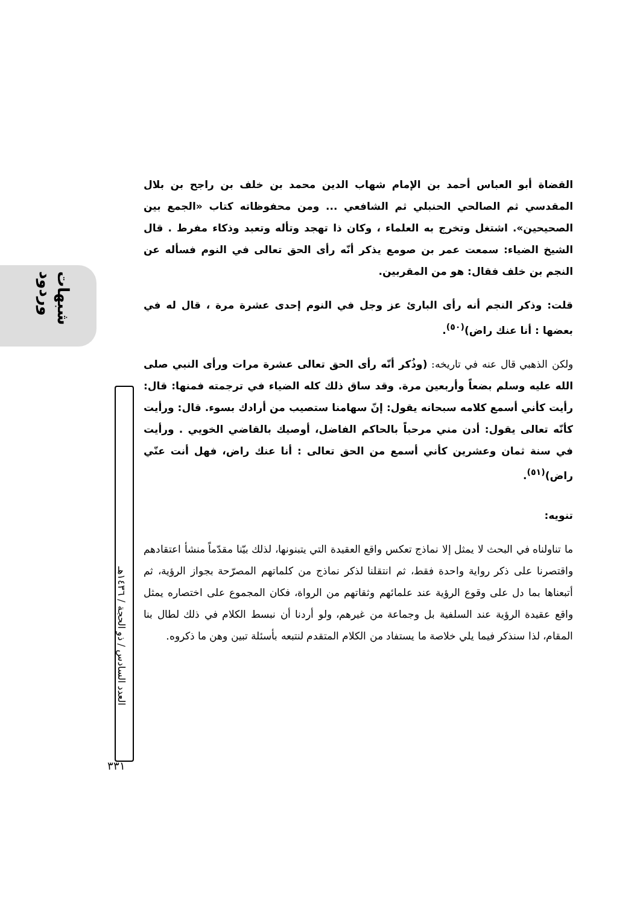شبهات وردود
العدد السادس / ذو الحجة / ١٤٣٦هـ
٣٣١
القضاة أبو العباس أحمد بن الإمام شهاب الدين محمد بن خلف بن راجح بن بلال المقدسي ثم الصالحي الحنبلي ثم الشافعي ... ومن محفوظاته كتاب «الجمع بين الصحيحين». اشتغل وتخرج به العلماء ، وكان ذا تهجد وتأله وتعبد وذكاء مفرط . قال الشيخ الضياء: سمعت عمر بن صومع يذكر أنّه رأى الحق تعالى في النوم فسأله عن النجم بن خلف فقال: هو من المقربين.
قلت: وذكر النجم أنه رأى البارئ عز وجل في النوم إحدى عشرة مرة ، قال له في بعضها : أنا عنك راض)<sup>(٥٠)</sup>.
ولكن الذهبي قال عنه في تاريخه: (وذُكر أنّه رأى الحق تعالى عشرة مرات ورأى النبي صلى الله عليه وسلم بضعاً وأربعين مرة. وقد ساق ذلك كله الضياء في ترجمته فمنها: قال: رأيت كأني أسمع كلامه سبحانه يقول: إنّ سهامنا ستصيب من أرادك بسوء. قال: ورأيت كأنّه تعالى يقول: أدن مني مرحباً بالحاكم الفاضل، أوصيك بالقاضي الخويي . ورأيت في سنة ثمان وعشرين كأني أسمع من الحق تعالى : أنا عنك راض، فهل أنت عنّي راض)<sup>(٥١)</sup>.
تنويه:
ما تناولناه في البحث لا يمثل إلا نماذج تعكس واقع العقيدة التي يتبنونها، لذلك بيّنا مقدّماً منشأ اعتقادهم واقتصرنا على ذكر رواية واحدة فقط، ثم انتقلنا لذكر نماذج من كلماتهم المصرّحة بجواز الرؤية، ثم أتبعناها بما دل على وقوع الرؤية عند علمائهم وثقاتهم من الرواة، فكان المجموع على اختصاره يمثل واقع عقيدة الرؤية عند السلفية بل وجماعة من غيرهم، ولو أردنا أن نبسط الكلام في ذلك لطال بنا المقام، لذا سنذكر فيما يلي خلاصة ما يستفاد من الكلام المتقدم لنتبعه بأسئلة تبين وهن ما ذكروه.